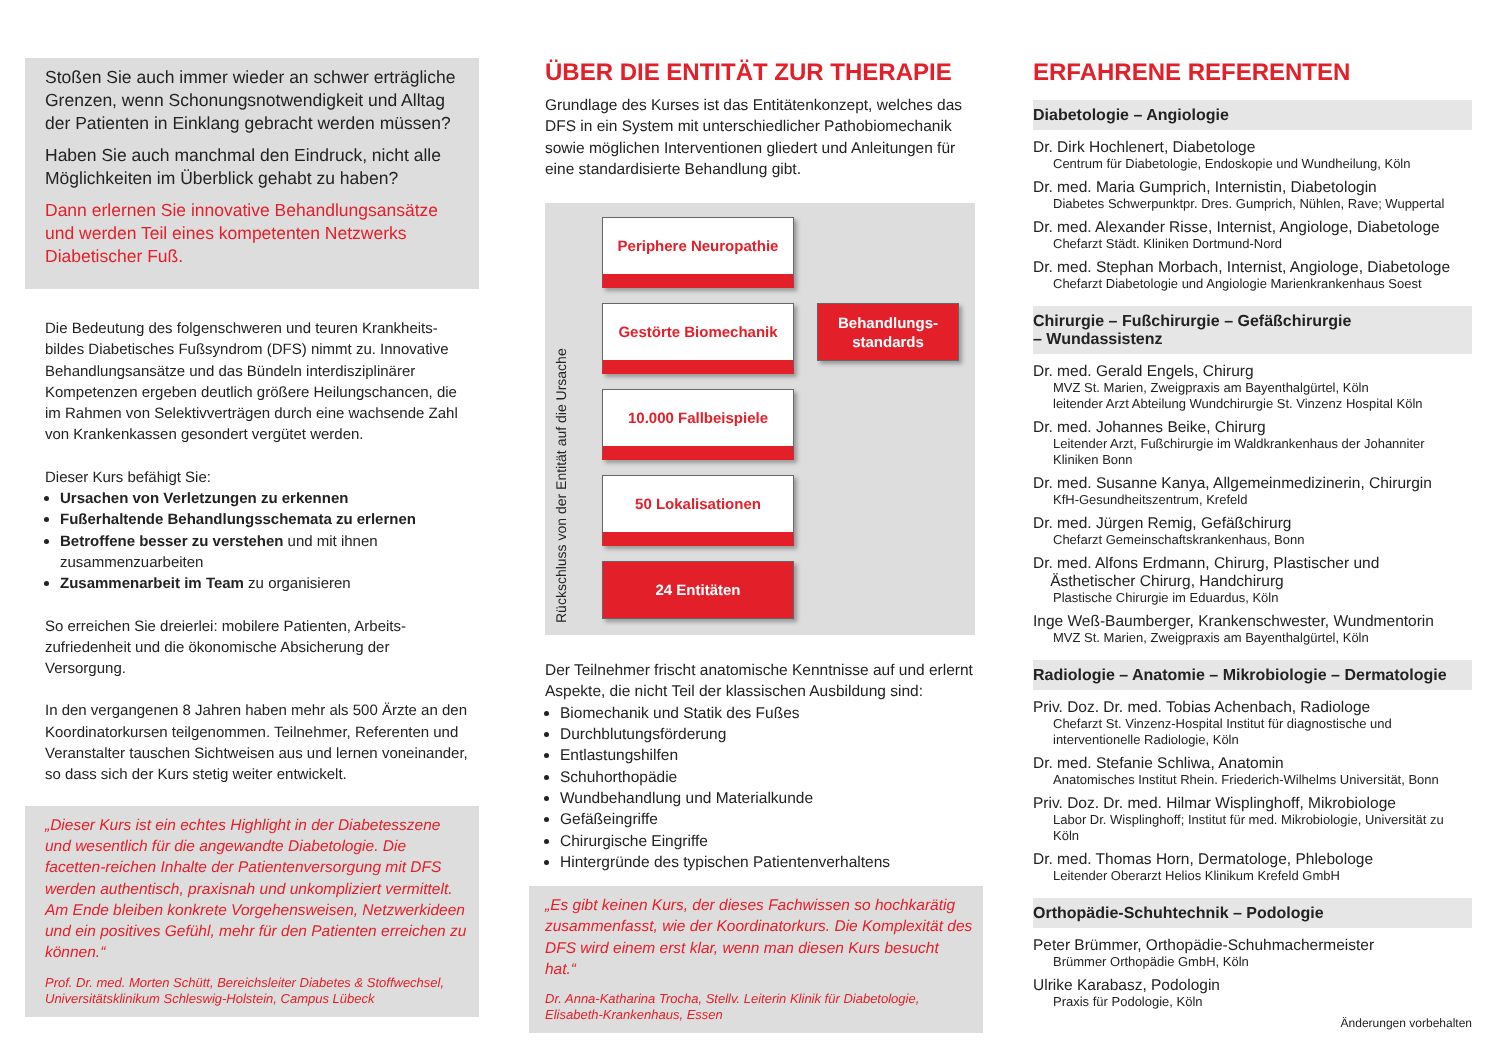Stoßen Sie auch immer wieder an schwer erträgliche Grenzen, wenn Schonungsnotwendigkeit und Alltag der Patienten in Einklang gebracht werden müssen?
Haben Sie auch manchmal den Eindruck, nicht alle Möglichkeiten im Überblick gehabt zu haben?
Dann erlernen Sie innovative Behandlungsansätze und werden Teil eines kompetenten Netzwerks Diabetischer Fuß.
Die Bedeutung des folgenschweren und teuren Krankheits-bildes Diabetisches Fußsyndrom (DFS) nimmt zu. Innovative Behandlungsansätze und das Bündeln interdisziplinärer Kompetenzen ergeben deutlich größere Heilungschancen, die im Rahmen von Selektivverträgen durch eine wachsende Zahl von Krankenkassen gesondert vergütet werden.
Dieser Kurs befähigt Sie:
Ursachen von Verletzungen zu erkennen
Fußerhaltende Behandlungsschemata zu erlernen
Betroffene besser zu verstehen und mit ihnen zusammenzuarbeiten
Zusammenarbeit im Team zu organisieren
So erreichen Sie dreierlei: mobilere Patienten, Arbeits-zufriedenheit und die ökonomische Absicherung der Versorgung.
In den vergangenen 8 Jahren haben mehr als 500 Ärzte an den Koordinatorkursen teilgenommen. Teilnehmer, Referenten und Veranstalter tauschen Sichtweisen aus und lernen voneinander, so dass sich der Kurs stetig weiter entwickelt.
„Dieser Kurs ist ein echtes Highlight in der Diabetesszene und wesentlich für die angewandte Diabetologie. Die facetten-reichen Inhalte der Patientenversorgung mit DFS werden authentisch, praxisnah und unkompliziert vermittelt. Am Ende bleiben konkrete Vorgehensweisen, Netzwerkideen und ein positives Gefühl, mehr für den Patienten erreichen zu können.“
Prof. Dr. med. Morten Schütt, Bereichsleiter Diabetes & Stoffwechsel, Universitätsklinikum Schleswig-Holstein, Campus Lübeck
ÜBER DIE ENTITÄT ZUR THERAPIE
Grundlage des Kurses ist das Entitätenkonzept, welches das DFS in ein System mit unterschiedlicher Pathobiomechanik sowie möglichen Interventionen gliedert und Anleitungen für eine standardisierte Behandlung gibt.
Rückschluss von der Entität auf die Ursache
Periphere Neuropathie
Gestörte Biomechanik
10.000 Fallbeispiele
50 Lokalisationen
24 Entitäten
Behandlungs-
standards
Der Teilnehmer frischt anatomische Kenntnisse auf und erlernt Aspekte, die nicht Teil der klassischen Ausbildung sind:
Biomechanik und Statik des Fußes
Durchblutungsförderung
Entlastungshilfen
Schuhorthopädie
Wundbehandlung und Materialkunde
Gefäßeingriffe
Chirurgische Eingriffe
Hintergründe des typischen Patientenverhaltens
„Es gibt keinen Kurs, der dieses Fachwissen so hochkarätig zusammenfasst, wie der Koordinatorkurs. Die Komplexität des DFS wird einem erst klar, wenn man diesen Kurs besucht hat.“
Dr. Anna-Katharina Trocha, Stellv. Leiterin Klinik für Diabetologie, Elisabeth-Krankenhaus, Essen
ERFAHRENE REFERENTEN
Diabetologie – Angiologie
Dr. Dirk Hochlenert, Diabetologe
Centrum für Diabetologie, Endoskopie und Wundheilung, Köln
Dr. med. Maria Gumprich, Internistin, Diabetologin
Diabetes Schwerpunktpr. Dres. Gumprich, Nühlen, Rave; Wuppertal
Dr. med. Alexander Risse, Internist, Angiologe, Diabetologe
Chefarzt Städt. Kliniken Dortmund-Nord
Dr. med. Stephan Morbach, Internist, Angiologe, Diabetologe
Chefarzt Diabetologie und Angiologie Marienkrankenhaus Soest
Chirurgie – Fußchirurgie – Gefäßchirurgie
– Wundassistenz
Dr. med. Gerald Engels, Chirurg
MVZ St. Marien, Zweigpraxis am Bayenthalgürtel, Köln
leitender Arzt Abteilung Wundchirurgie St. Vinzenz Hospital Köln
Dr. med. Johannes Beike, Chirurg
Leitender Arzt, Fußchirurgie im Waldkrankenhaus der Johanniter Kliniken Bonn
Dr. med. Susanne Kanya, Allgemeinmedizinerin, Chirurgin
KfH-Gesundheitszentrum, Krefeld
Dr. med. Jürgen Remig, Gefäßchirurg
Chefarzt Gemeinschaftskrankenhaus, Bonn
Dr. med. Alfons Erdmann, Chirurg, Plastischer und
Ästhetischer Chirurg, Handchirurg
Plastische Chirurgie im Eduardus, Köln
Inge Weß-Baumberger, Krankenschwester, Wundmentorin
MVZ St. Marien, Zweigpraxis am Bayenthalgürtel, Köln
Radiologie – Anatomie – Mikrobiologie – Dermatologie
Priv. Doz. Dr. med. Tobias Achenbach, Radiologe
Chefarzt St. Vinzenz-Hospital Institut für diagnostische und interventionelle Radiologie, Köln
Dr. med. Stefanie Schliwa, Anatomin
Anatomisches Institut Rhein. Friederich-Wilhelms Universität, Bonn
Priv. Doz. Dr. med. Hilmar Wisplinghoff, Mikrobiologe
Labor Dr. Wisplinghoff; Institut für med. Mikrobiologie, Universität zu Köln
Dr. med. Thomas Horn, Dermatologe, Phlebologe
Leitender Oberarzt Helios Klinikum Krefeld GmbH
Orthopädie-Schuhtechnik – Podologie
Peter Brümmer, Orthopädie-Schuhmachermeister
Brümmer Orthopädie GmbH, Köln
Ulrike Karabasz, Podologin
Praxis für Podologie, Köln
Änderungen vorbehalten